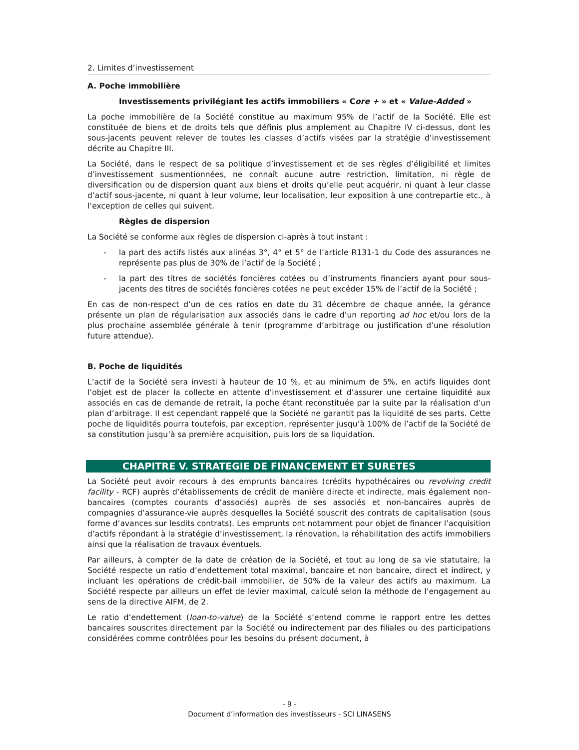2. Limites d’investissement
A. Poche immobilière
Investissements privilégiant les actifs immobiliers « Core + » et « Value-Added »
La poche immobilière de la Société constitue au maximum 95% de l’actif de la Société. Elle est constituée de biens et de droits tels que définis plus amplement au Chapitre IV ci-dessus, dont les sous-jacents peuvent relever de toutes les classes d’actifs visées par la stratégie d’investissement décrite au Chapitre III.
La Société, dans le respect de sa politique d’investissement et de ses règles d’éligibilité et limites d’investissement susmentionnées, ne connaît aucune autre restriction, limitation, ni règle de diversification ou de dispersion quant aux biens et droits qu’elle peut acquérir, ni quant à leur classe d’actif sous-jacente, ni quant à leur volume, leur localisation, leur exposition à une contrepartie etc., à l’exception de celles qui suivent.
Règles de dispersion
La Société se conforme aux règles de dispersion ci-après à tout instant :
- la part des actifs listés aux alinéas 3°, 4° et 5° de l’article R131-1 du Code des assurances ne représente pas plus de 30% de l’actif de la Société ;
- la part des titres de sociétés foncières cotées ou d’instruments financiers ayant pour sous-jacents des titres de sociétés foncières cotées ne peut excéder 15% de l’actif de la Société ;
En cas de non-respect d’un de ces ratios en date du 31 décembre de chaque année, la gérance présente un plan de régularisation aux associés dans le cadre d’un reporting ad hoc et/ou lors de la plus prochaine assemblée générale à tenir (programme d’arbitrage ou justification d’une résolution future attendue).
B. Poche de liquidités
L’actif de la Société sera investi à hauteur de 10 %, et au minimum de 5%, en actifs liquides dont l’objet est de placer la collecte en attente d’investissement et d’assurer une certaine liquidité aux associés en cas de demande de retrait, la poche étant reconstituée par la suite par la réalisation d’un plan d’arbitrage. Il est cependant rappelé que la Société ne garantit pas la liquidité de ses parts. Cette poche de liquidités pourra toutefois, par exception, représenter jusqu’à 100% de l’actif de la Société de sa constitution jusqu’à sa première acquisition, puis lors de sa liquidation.
CHAPITRE V. STRATEGIE DE FINANCEMENT ET SURETES
La Société peut avoir recours à des emprunts bancaires (crédits hypothécaires ou revolving credit facility - RCF) auprès d’établissements de crédit de manière directe et indirecte, mais également non-bancaires (comptes courants d’associés) auprès de ses associés et non-bancaires auprès de compagnies d’assurance-vie auprès desquelles la Société souscrit des contrats de capitalisation (sous forme d’avances sur lesdits contrats). Les emprunts ont notamment pour objet de financer l’acquisition d’actifs répondant à la stratégie d’investissement, la rénovation, la réhabilitation des actifs immobiliers ainsi que la réalisation de travaux éventuels.
Par ailleurs, à compter de la date de création de la Société, et tout au long de sa vie statutaire, la Société respecte un ratio d’endettement total maximal, bancaire et non bancaire, direct et indirect, y incluant les opérations de crédit-bail immobilier, de 50% de la valeur des actifs au maximum. La Société respecte par ailleurs un effet de levier maximal, calculé selon la méthode de l’engagement au sens de la directive AIFM, de 2.
Le ratio d’endettement (loan-to-value) de la Société s’entend comme le rapport entre les dettes bancaires souscrites directement par la Société ou indirectement par des filiales ou des participations considérées comme contrôlées pour les besoins du présent document, à
- 9 -
Document d’information des investisseurs - SCI LINASENS